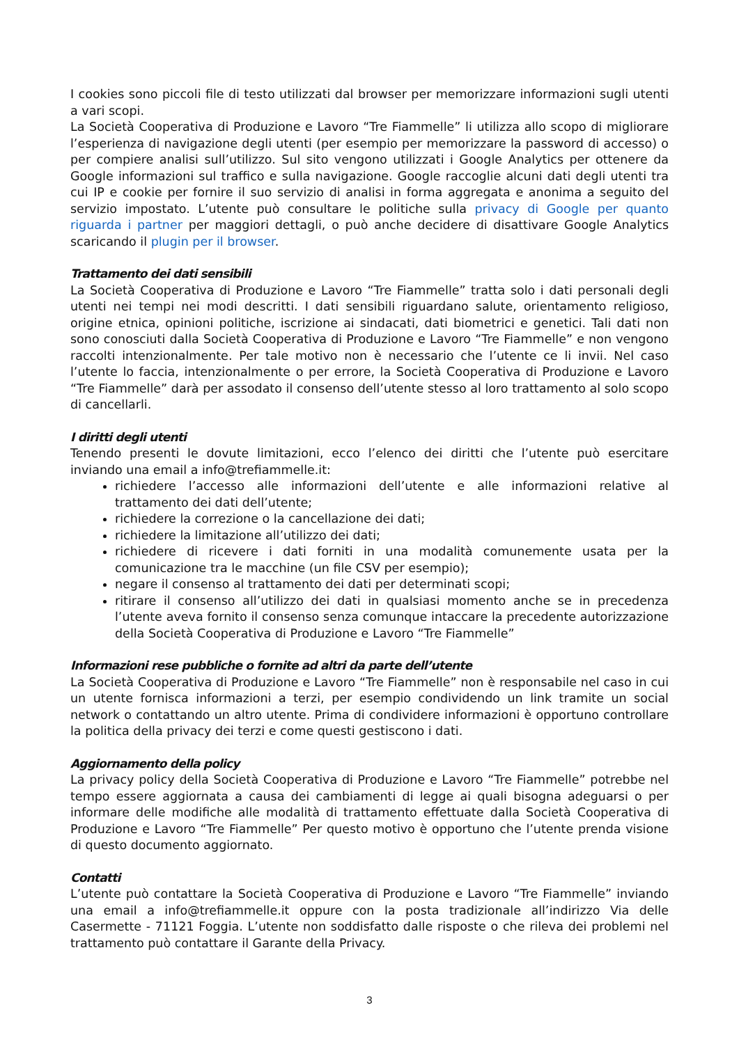I cookies sono piccoli file di testo utilizzati dal browser per memorizzare informazioni sugli utenti a vari scopi.
La Società Cooperativa di Produzione e Lavoro “Tre Fiammelle” li utilizza allo scopo di migliorare l’esperienza di navigazione degli utenti (per esempio per memorizzare la password di accesso) o per compiere analisi sull’utilizzo. Sul sito vengono utilizzati i Google Analytics per ottenere da Google informazioni sul traffico e sulla navigazione. Google raccoglie alcuni dati degli utenti tra cui IP e cookie per fornire il suo servizio di analisi in forma aggregata e anonima a seguito del servizio impostato. L’utente può consultare le politiche sulla privacy di Google per quanto riguarda i partner per maggiori dettagli, o può anche decidere di disattivare Google Analytics scaricando il plugin per il browser.
Trattamento dei dati sensibili
La Società Cooperativa di Produzione e Lavoro “Tre Fiammelle” tratta solo i dati personali degli utenti nei tempi nei modi descritti. I dati sensibili riguardano salute, orientamento religioso, origine etnica, opinioni politiche, iscrizione ai sindacati, dati biometrici e genetici. Tali dati non sono conosciuti dalla Società Cooperativa di Produzione e Lavoro “Tre Fiammelle” e non vengono raccolti intenzionalmente. Per tale motivo non è necessario che l’utente ce li invii. Nel caso l’utente lo faccia, intenzionalmente o per errore, la Società Cooperativa di Produzione e Lavoro “Tre Fiammelle” darà per assodato il consenso dell’utente stesso al loro trattamento al solo scopo di cancellarli.
I diritti degli utenti
Tenendo presenti le dovute limitazioni, ecco l’elenco dei diritti che l’utente può esercitare inviando una email a info@trefiammelle.it:
richiedere l’accesso alle informazioni dell’utente e alle informazioni relative al trattamento dei dati dell’utente;
richiedere la correzione o la cancellazione dei dati;
richiedere la limitazione all’utilizzo dei dati;
richiedere di ricevere i dati forniti in una modalità comunemente usata per la comunicazione tra le macchine (un file CSV per esempio);
negare il consenso al trattamento dei dati per determinati scopi;
ritirare il consenso all’utilizzo dei dati in qualsiasi momento anche se in precedenza l’utente aveva fornito il consenso senza comunque intaccare la precedente autorizzazione della Società Cooperativa di Produzione e Lavoro “Tre Fiammelle”
Informazioni rese pubbliche o fornite ad altri da parte dell’utente
La Società Cooperativa di Produzione e Lavoro “Tre Fiammelle” non è responsabile nel caso in cui un utente fornisca informazioni a terzi, per esempio condividendo un link tramite un social network o contattando un altro utente. Prima di condividere informazioni è opportuno controllare la politica della privacy dei terzi e come questi gestiscono i dati.
Aggiornamento della policy
La privacy policy della Società Cooperativa di Produzione e Lavoro “Tre Fiammelle” potrebbe nel tempo essere aggiornata a causa dei cambiamenti di legge ai quali bisogna adeguarsi o per informare delle modifiche alle modalità di trattamento effettuate dalla Società Cooperativa di Produzione e Lavoro “Tre Fiammelle” Per questo motivo è opportuno che l’utente prenda visione di questo documento aggiornato.
Contatti
L’utente può contattare la Società Cooperativa di Produzione e Lavoro “Tre Fiammelle” inviando una email a info@trefiammelle.it oppure con la posta tradizionale all’indirizzo Via delle Casermette - 71121 Foggia. L’utente non soddisfatto dalle risposte o che rileva dei problemi nel trattamento può contattare il Garante della Privacy.
3